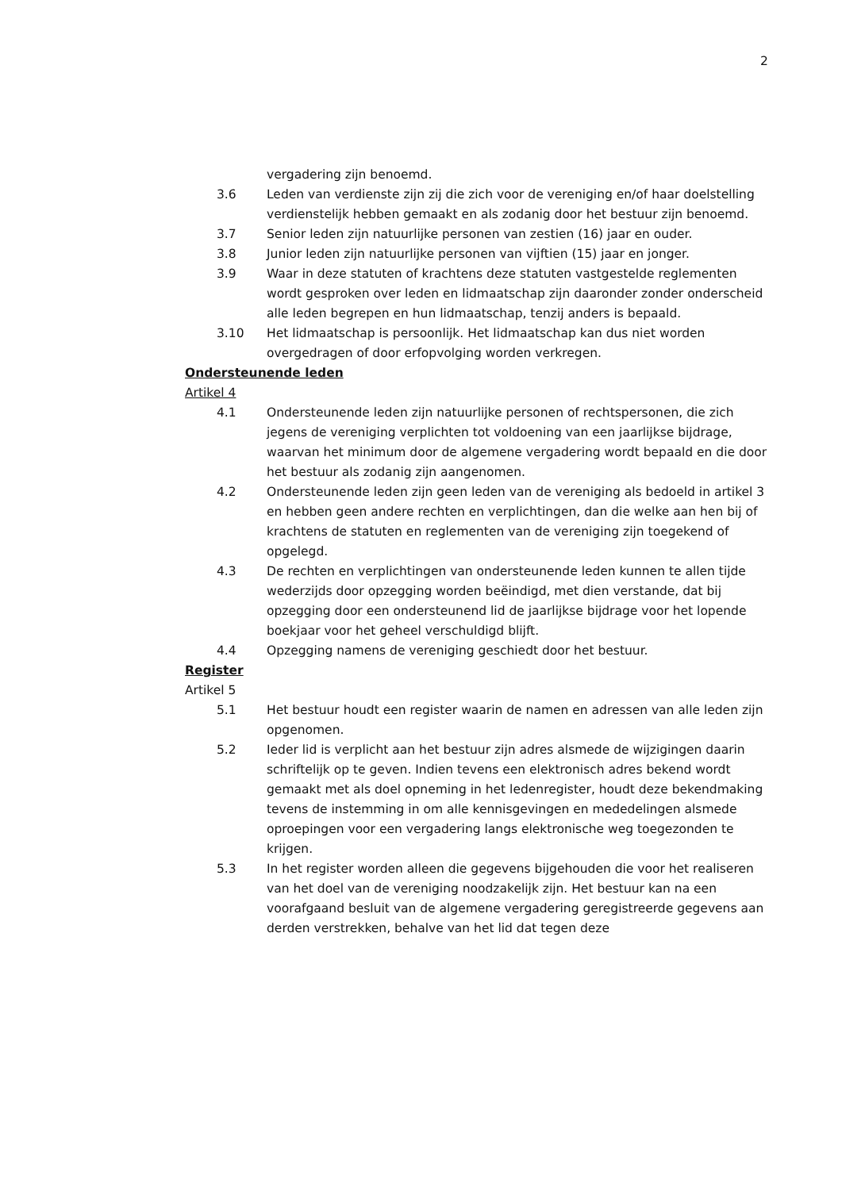2
vergadering zijn benoemd.
3.6 Leden van verdienste zijn zij die zich voor de vereniging en/of haar doelstelling verdienstelijk hebben gemaakt en als zodanig door het bestuur zijn benoemd.
3.7 Senior leden zijn natuurlijke personen van zestien (16) jaar en ouder.
3.8 Junior leden zijn natuurlijke personen van vijftien (15) jaar en jonger.
3.9 Waar in deze statuten of krachtens deze statuten vastgestelde reglementen wordt gesproken over leden en lidmaatschap zijn daaronder zonder onderscheid alle leden begrepen en hun lidmaatschap, tenzij anders is bepaald.
3.10 Het lidmaatschap is persoonlijk. Het lidmaatschap kan dus niet worden overgedragen of door erfopvolging worden verkregen.
Ondersteunende leden
Artikel 4
4.1 Ondersteunende leden zijn natuurlijke personen of rechtspersonen, die zich jegens de vereniging verplichten tot voldoening van een jaarlijkse bijdrage, waarvan het minimum door de algemene vergadering wordt bepaald en die door het bestuur als zodanig zijn aangenomen.
4.2 Ondersteunende leden zijn geen leden van de vereniging als bedoeld in artikel 3 en hebben geen andere rechten en verplichtingen, dan die welke aan hen bij of krachtens de statuten en reglementen van de vereniging zijn toegekend of opgelegd.
4.3 De rechten en verplichtingen van ondersteunende leden kunnen te allen tijde wederzijds door opzegging worden beëindigd, met dien verstande, dat bij opzegging door een ondersteunend lid de jaarlijkse bijdrage voor het lopende boekjaar voor het geheel verschuldigd blijft.
4.4 Opzegging namens de vereniging geschiedt door het bestuur.
Register
Artikel 5
5.1 Het bestuur houdt een register waarin de namen en adressen van alle leden zijn opgenomen.
5.2 Ieder lid is verplicht aan het bestuur zijn adres alsmede de wijzigingen daarin schriftelijk op te geven. Indien tevens een elektronisch adres bekend wordt gemaakt met als doel opneming in het ledenregister, houdt deze bekendmaking tevens de instemming in om alle kennisgevingen en mededelingen alsmede oproepingen voor een vergadering langs elektronische weg toegezonden te krijgen.
5.3 In het register worden alleen die gegevens bijgehouden die voor het realiseren van het doel van de vereniging noodzakelijk zijn. Het bestuur kan na een voorafgaand besluit van de algemene vergadering geregistreerde gegevens aan derden verstrekken, behalve van het lid dat tegen deze